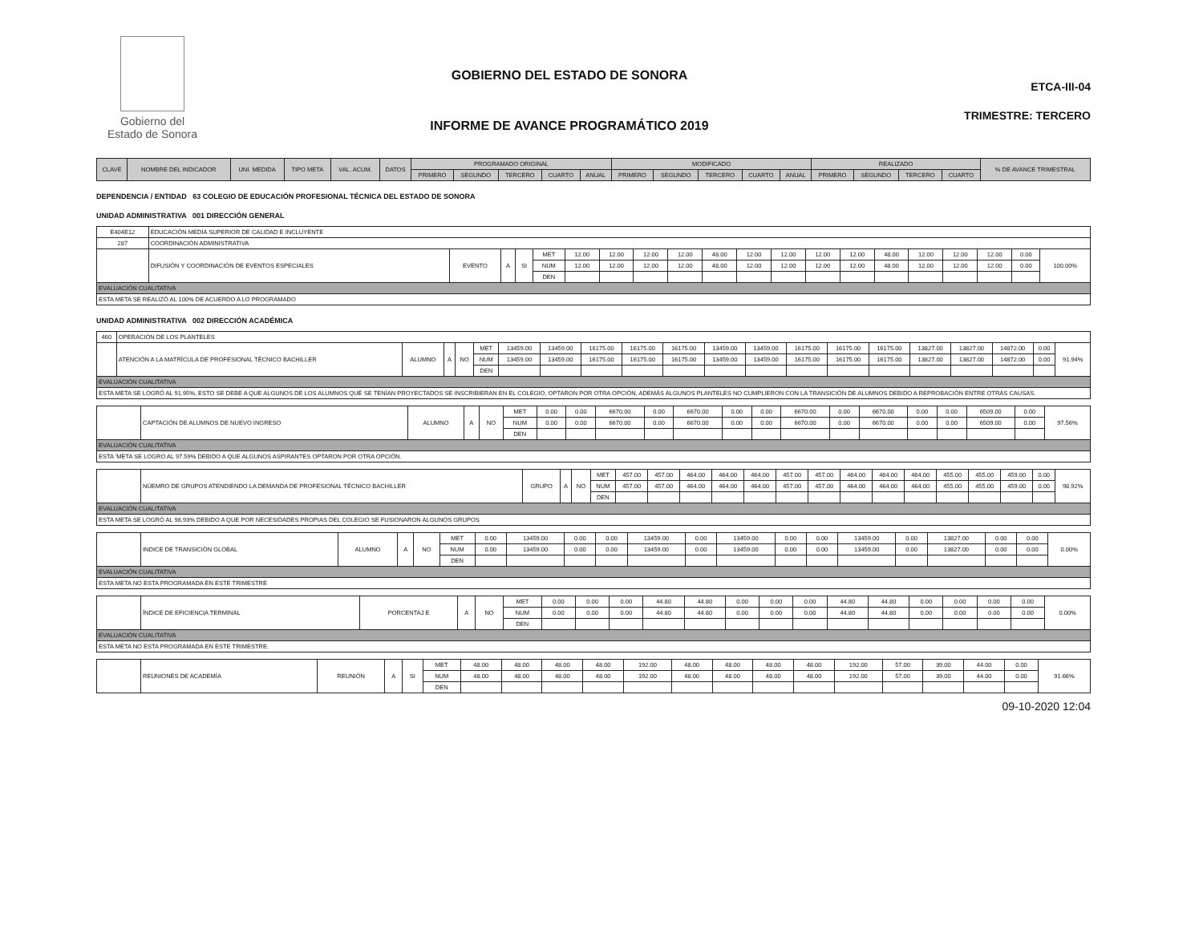Gobierno del
Estado de Sonora
GOBIERNO DEL ESTADO DE SONORA
INFORME DE AVANCE PROGRAMÁTICO 2019
ETCA-III-04
TRIMESTRE: TERCERO
| CLAVE | NOMBRE DEL INDICADOR | UNI. MEDIDA | TIPO META | VAL. ACUM. | DATOS | PROGRAMADO ORIGINAL | | | | | MODIFICADO | | | | | REALIZADO | | | | % DE AVANCE TRIMESTRAL |
| --- | --- | --- | --- | --- | --- | --- | --- | --- | --- | --- | --- | --- | --- | --- | --- | --- | --- | --- | --- | --- |
| | | | | | | PRIMERO | SEGUNDO | TERCERO | CUARTO | ANUAL | PRIMERO | SEGUNDO | TERCERO | CUARTO | ANUAL | PRIMERO | SEGUNDO | TERCERO | CUARTO | |
DEPENDENCIA / ENTIDAD 63 COLEGIO DE EDUCACIÓN PROFESIONAL TÉCNICA DEL ESTADO DE SONORA
UNIDAD ADMINISTRATIVA 001 DIRECCIÓN GENERAL
| E404E12 | EDUCACIÓN MEDIA SUPERIOR DE CALIDAD E INCLUYENTE | | | | | | | | | | | | | | | | | | | |
| 287 | COORDINACIÓN ADMINISTRATIVA | | | | | | | | | | | | | | | | | | | |
| | DIFUSIÓN Y COORDINACIÓN DE EVENTOS ESPECIALES | EVENTO | A | SI | MET | 12.00 | 12.00 | 12.00 | 12.00 | 48.00 | 12.00 | 12.00 | 12.00 | 12.00 | 48.00 | 12.00 | 12.00 | 12.00 | 0.00 | 100.00% |
| | | | | | NUM | 12.00 | 12.00 | 12.00 | 12.00 | 48.00 | 12.00 | 12.00 | 12.00 | 12.00 | 48.00 | 12.00 | 12.00 | 12.00 | 0.00 | |
| | | | | | DEN | | | | | | | | | | | | | | | |
| EVALUACIÓN CUALITATIVA | | | | | | | | | | | | | | | | | | | | |
| ESTA META SE REALIZÓ AL 100% DE ACUERDO A LO PROGRAMADO | | | | | | | | | | | | | | | | | | | | |
UNIDAD ADMINISTRATIVA 002 DIRECCIÓN ACADÉMICA
| 460 | OPERACIÓN DE LOS PLANTELES | | | | | | | | | | | | | | | | | | | |
| | ATENCIÓN A LA MATRÍCULA DE PROFESIONAL TÉCNICO BACHILLER | ALUMNO | A | NO | MET | 13459.00 | 13459.00 | 16175.00 | 16175.00 | 16175.00 | 13459.00 | 13459.00 | 16175.00 | 16175.00 | 16175.00 | 13827.00 | 13827.00 | 14872.00 | 0.00 | 91.94% |
| | | | | | NUM | 13459.00 | 13459.00 | 16175.00 | 16175.00 | 16175.00 | 13459.00 | 13459.00 | 16175.00 | 16175.00 | 16175.00 | 13827.00 | 13827.00 | 14872.00 | 0.00 | |
| | | | | | DEN | | | | | | | | | | | | | | | |
| EVALUACIÓN CUALITATIVA | | | | | | | | | | | | | | | | | | | | |
| ESTA META SE LOGRÓ AL 91.95%, ESTO SE DEBE A QUE ALGUNOS DE LOS ALUMNOS QUE SE TENÍAN PROYECTADOS SE INSCRIBIERAN EN EL COLEGIO, OPTARON POR OTRA OPCIÓN, ADEMÁS ALGUNOS PLANTELES NO CUMPLIERON CON LA TRANSICIÓN DE ALUMNOS DEBIDO A REPROBACIÓN ENTRE OTRAS CAUSAS. | | | | | | | | | | | | | | | | | | | | |
| | CAPTACIÓN DE ALUMNOS DE NUEVO INGRESO | ALUMNO | A | NO | MET | 0.00 | 0.00 | 6670.00 | 0.00 | 6670.00 | 0.00 | 0.00 | 6670.00 | 0.00 | 6670.00 | 0.00 | 0.00 | 6509.00 | 0.00 | 97.56% |
| | | | | | NUM | 0.00 | 0.00 | 6670.00 | 0.00 | 6670.00 | 0.00 | 0.00 | 6670.00 | 0.00 | 6670.00 | 0.00 | 0.00 | 6509.00 | 0.00 | |
| | | | | | DEN | | | | | | | | | | | | | | | |
| EVALUACIÓN CUALITATIVA | | | | | | | | | | | | | | | | | | | | |
| ESTA 'META SE LOGRO AL 97.59% DEBIDO A QUE ALGUNOS ASPIRANTES OPTARON POR OTRA OPCIÓN. | | | | | | | | | | | | | | | | | | | | |
| | NÚEMRO DE GRUPOS ATENDIENDO LA DEMANDA DE PROFESIONAL TÉCNICO BACHILLER | GRUPO | A | NO | MET | 457.00 | 457.00 | 464.00 | 464.00 | 464.00 | 457.00 | 457.00 | 464.00 | 464.00 | 464.00 | 455.00 | 455.00 | 459.00 | 0.00 | 98.92% |
| | | | | | NUM | 457.00 | 457.00 | 464.00 | 464.00 | 464.00 | 457.00 | 457.00 | 464.00 | 464.00 | 464.00 | 455.00 | 455.00 | 459.00 | 0.00 | |
| | | | | | DEN | | | | | | | | | | | | | | | |
| EVALUACIÓN CUALITATIVA | | | | | | | | | | | | | | | | | | | | |
| ESTA META SE LOGRÓ AL 98.93% DEBIDO A QUE POR NECESIDADES PROPIAS DEL COLEGIO SE FUSIONARON ALGUNOS GRUPOS | | | | | | | | | | | | | | | | | | | | |
| | INDICE DE TRANSICIÓN GLOBAL | ALUMNO | A | NO | MET | 0.00 | 13459.00 | 0.00 | 0.00 | 13459.00 | 0.00 | 13459.00 | 0.00 | 0.00 | 13459.00 | 0.00 | 13827.00 | 0.00 | 0.00 | 0.00% |
| | | | | | NUM | 0.00 | 13459.00 | 0.00 | 0.00 | 13459.00 | 0.00 | 13459.00 | 0.00 | 0.00 | 13459.00 | 0.00 | 13827.00 | 0.00 | 0.00 | |
| | | | | | DEN | | | | | | | | | | | | | | | |
| EVALUACIÓN CUALITATIVA | | | | | | | | | | | | | | | | | | | | |
| ESTA META NO ESTA PROGRAMADA EN ESTE TRIMESTRE | | | | | | | | | | | | | | | | | | | | |
| | ÍNDICE DE EFICIENCIA TERMINAL | PORCENTAJ E | A | NO | MET | 0.00 | 0.00 | 0.00 | 44.80 | 44.80 | 0.00 | 0.00 | 0.00 | 44.80 | 44.80 | 0.00 | 0.00 | 0.00 | 0.00 | 0.00% |
| | | | | | NUM | 0.00 | 0.00 | 0.00 | 44.80 | 44.80 | 0.00 | 0.00 | 0.00 | 44.80 | 44.80 | 0.00 | 0.00 | 0.00 | 0.00 | |
| | | | | | DEN | | | | | | | | | | | | | | | |
| EVALUACIÓN CUALITATIVA | | | | | | | | | | | | | | | | | | | | |
| ESTA META NO ESTA PROGRAMADA EN ESTE TRIMESTRE. | | | | | | | | | | | | | | | | | | | | |
| | REUNIONES DE ACADEMÍA | REUNIÓN | A | SI | MET | 48.00 | 48.00 | 48.00 | 48.00 | 192.00 | 48.00 | 48.00 | 48.00 | 48.00 | 192.00 | 57.00 | 39.00 | 44.00 | 0.00 | 91.66% |
| | | | | | NUM | 48.00 | 48.00 | 48.00 | 48.00 | 192.00 | 48.00 | 48.00 | 48.00 | 48.00 | 192.00 | 57.00 | 39.00 | 44.00 | 0.00 | |
| | | | | | DEN | | | | | | | | | | | | | | | |
09-10-2020 12:04